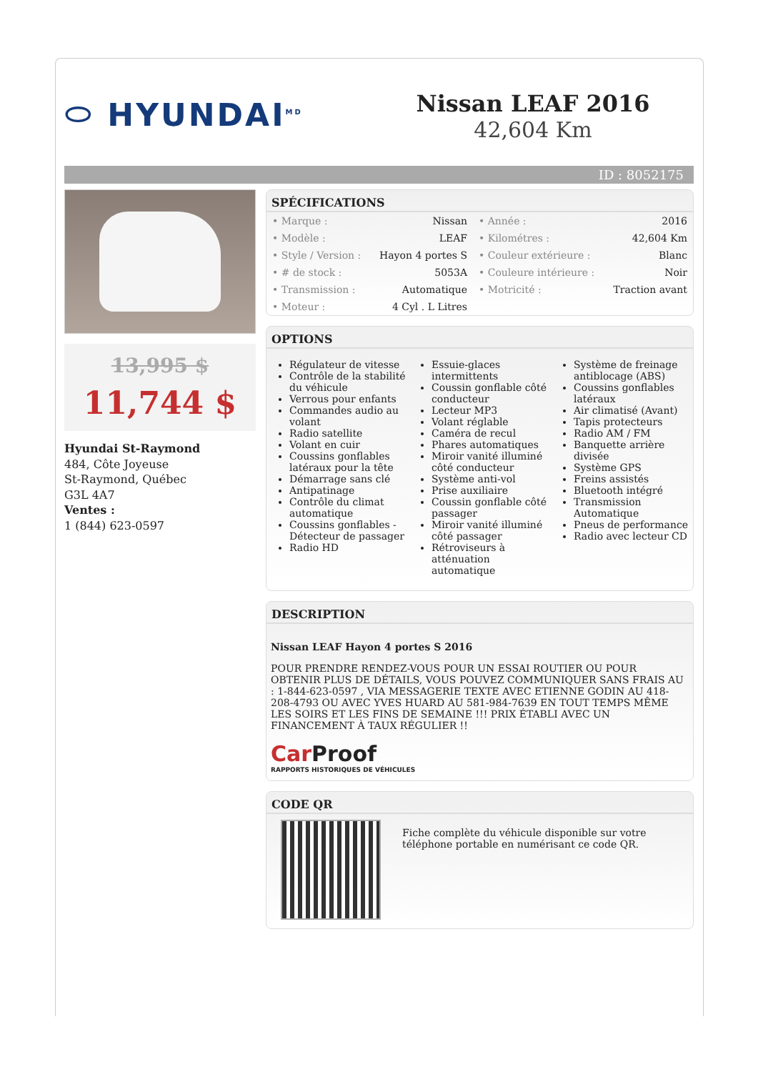⬭ HYUNDAI<sup>MD</sup>
Nissan LEAF 2016
42,604 Km
ID : 8052175
13,995 $
11,744 $
Hyundai St-Raymond
484, Côte Joyeuse
St-Raymond, Québec
G3L 4A7
Ventes :
1 (844) 623-0597
SPÉCIFICATIONS
| • Marque : | Nissan | • Année : | 2016 |
| • Modèle : | LEAF | • Kilométres : | 42,604 Km |
| • Style / Version : | Hayon 4 portes S | • Couleur extérieure : | Blanc |
| • # de stock : | 5053A | • Couleure intérieure : | Noir |
| • Transmission : | Automatique | • Motricité : | Traction avant |
| • Moteur : | 4 Cyl . L Litres | | |
OPTIONS
Régulateur de vitesse
Contrôle de la stabilité du véhicule
Verrous pour enfants
Commandes audio au volant
Radio satellite
Volant en cuir
Coussins gonflables latéraux pour la tête
Démarrage sans clé
Antipatinage
Contrôle du climat automatique
Coussins gonflables - Détecteur de passager
Radio HD
Essuie-glaces intermittents
Coussin gonflable côté conducteur
Lecteur MP3
Volant réglable
Caméra de recul
Phares automatiques
Miroir vanité illuminé côté conducteur
Système anti-vol
Prise auxiliaire
Coussin gonflable côté passager
Miroir vanité illuminé côté passager
Rétroviseurs à atténuation automatique
Système de freinage antiblocage (ABS)
Coussins gonflables latéraux
Air climatisé (Avant)
Tapis protecteurs
Radio AM / FM
Banquette arrière divisée
Système GPS
Freins assistés
Bluetooth intégré
Transmission Automatique
Pneus de performance
Radio avec lecteur CD
DESCRIPTION
Nissan LEAF Hayon 4 portes S 2016
POUR PRENDRE RENDEZ-VOUS POUR UN ESSAI ROUTIER OU POUR OBTENIR PLUS DE DÉTAILS, VOUS POUVEZ COMMUNIQUER SANS FRAIS AU : 1-844-623-0597 , VIA MESSAGERIE TEXTE AVEC ETIENNE GODIN AU 418-208-4793 OU AVEC YVES HUARD AU 581-984-7639 EN TOUT TEMPS MÊME LES SOIRS ET LES FINS DE SEMAINE !!! PRIX ÉTABLI AVEC UN FINANCEMENT À TAUX RÉGULIER !!
Car Proof
RAPPORTS HISTORIQUES DE VÉHICULES
CODE QR
Fiche complète du véhicule disponible sur votre téléphone portable en numérisant ce code QR.